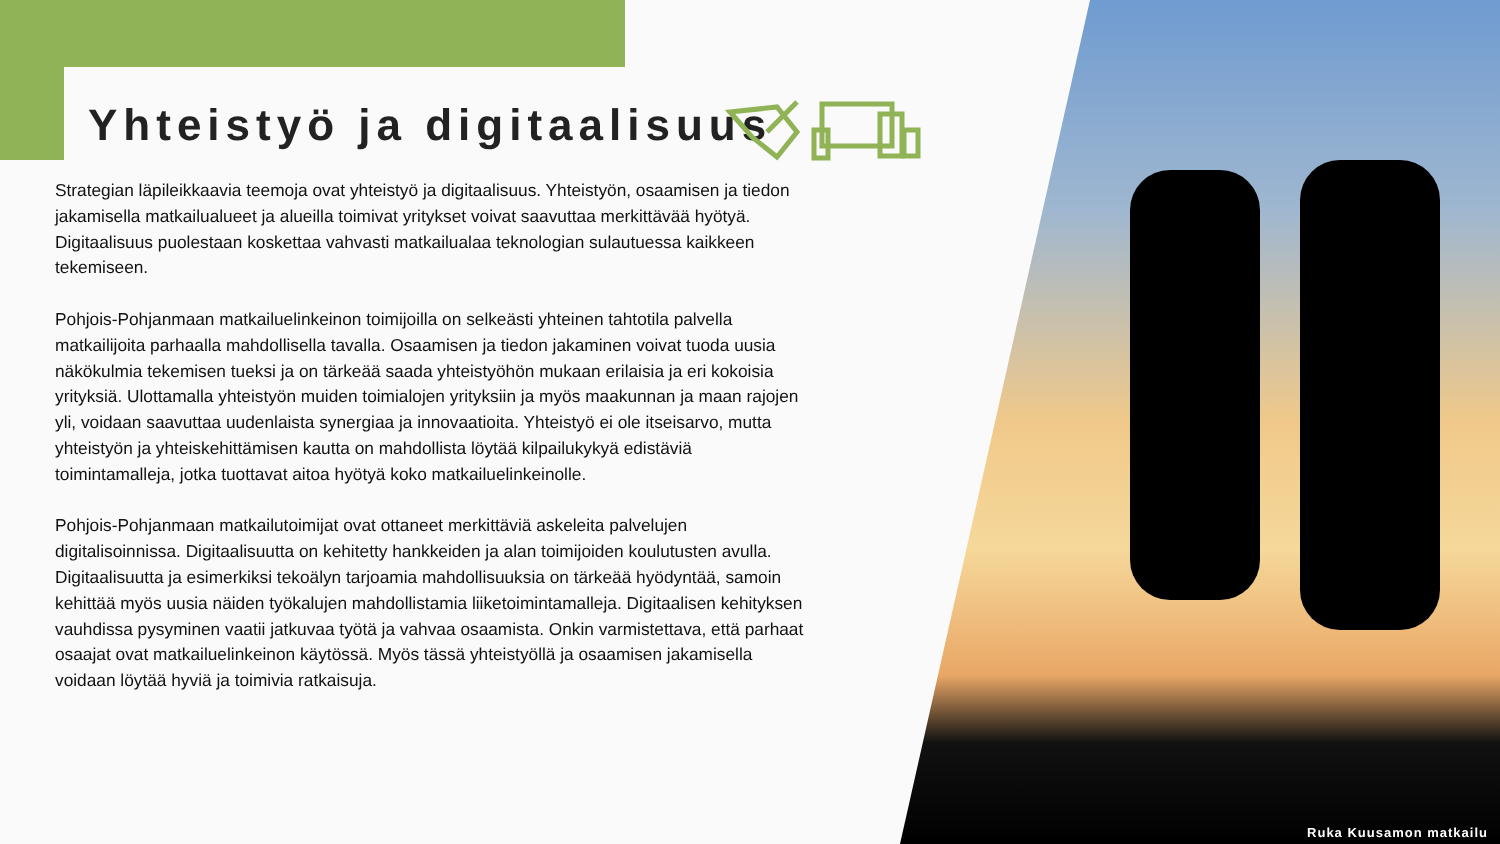Yhteistyö ja digitaalisuus
Strategian läpileikkaavia teemoja ovat yhteistyö ja digitaalisuus. Yhteistyön, osaamisen ja tiedon jakamisella matkailualueet ja alueilla toimivat yritykset voivat saavuttaa merkittävää hyötyä. Digitaalisuus puolestaan koskettaa vahvasti matkailualaa teknologian sulautuessa kaikkeen tekemiseen.
Pohjois-Pohjanmaan matkailuelinkeinon toimijoilla on selkeästi yhteinen tahtotila palvella matkailijoita parhaalla mahdollisella tavalla. Osaamisen ja tiedon jakaminen voivat tuoda uusia näkökulmia tekemisen tueksi ja on tärkeää saada yhteistyöhön mukaan erilaisia ja eri kokoisia yrityksiä. Ulottamalla yhteistyön muiden toimialojen yrityksiin ja myös maakunnan ja maan rajojen yli, voidaan saavuttaa uudenlaista synergiaa ja innovaatioita. Yhteistyö ei ole itseisarvo, mutta yhteistyön ja yhteiskehittämisen kautta on mahdollista löytää kilpailukykyä edistäviä toimintamalleja, jotka tuottavat aitoa hyötyä koko matkailuelinkeinolle.
Pohjois-Pohjanmaan matkailutoimijat ovat ottaneet merkittäviä askeleita palvelujen digitalisoinnissa. Digitaalisuutta on kehitetty hankkeiden ja alan toimijoiden koulutusten avulla. Digitaalisuutta ja esimerkiksi tekoälyn tarjoamia mahdollisuuksia on tärkeää hyödyntää, samoin kehittää myös uusia näiden työkalujen mahdollistamia liiketoimintamalleja. Digitaalisen kehityksen vauhdissa pysyminen vaatii jatkuvaa työtä ja vahvaa osaamista. Onkin varmistettava, että parhaat osaajat ovat matkailuelinkeinon käytössä. Myös tässä yhteistyöllä ja osaamisen jakamisella voidaan löytää hyviä ja toimivia ratkaisuja.
Ruka Kuusamon matkailu